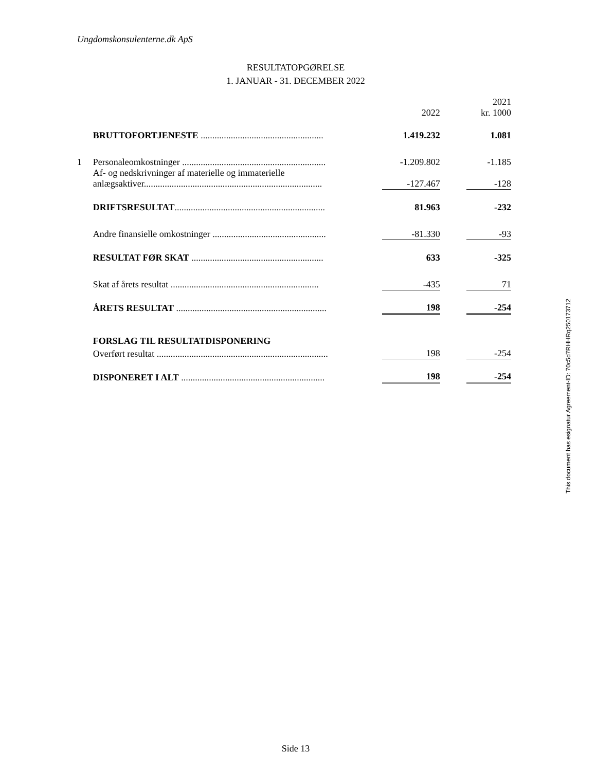Ungdomskonsulenterne.dk ApS
RESULTATOPGØRELSE
1. JANUAR - 31. DECEMBER 2022
| | | | 2022 | | 2021 kr. 1000 |
| | BRUTTOFORTJENESTE ..................................................... | | 1.419.232 | | 1.081 |
| 1 | Personaleomkostninger .............................................................. | | -1.209.802 | | -1.185 |
| | Af- og nedskrivninger af materielle og immaterielle anlægsaktiver............................................................................. | | -127.467 | | -128 |
| | DRIFTSRESULTAT ................................................................. | | 81.963 | | -232 |
| | Andre finansielle omkostninger ................................................. | | -81.330 | | -93 |
| | RESULTAT FØR SKAT ......................................................... | | 633 | | -325 |
| | Skat af årets resultat ................................................................ | | -435 | | 71 |
| | ÅRETS RESULTAT ................................................................. | | 198 | | -254 |
| | FORSLAG TIL RESULTATDISPONERING | | | | |
| | Overført resultat .......................................................................... | | 198 | | -254 |
| | DISPONERET I ALT .............................................................. | | 198 | | -254 |
This document has esignatur Agreement-ID: 70c5d7RHHRq250173712
Side 13